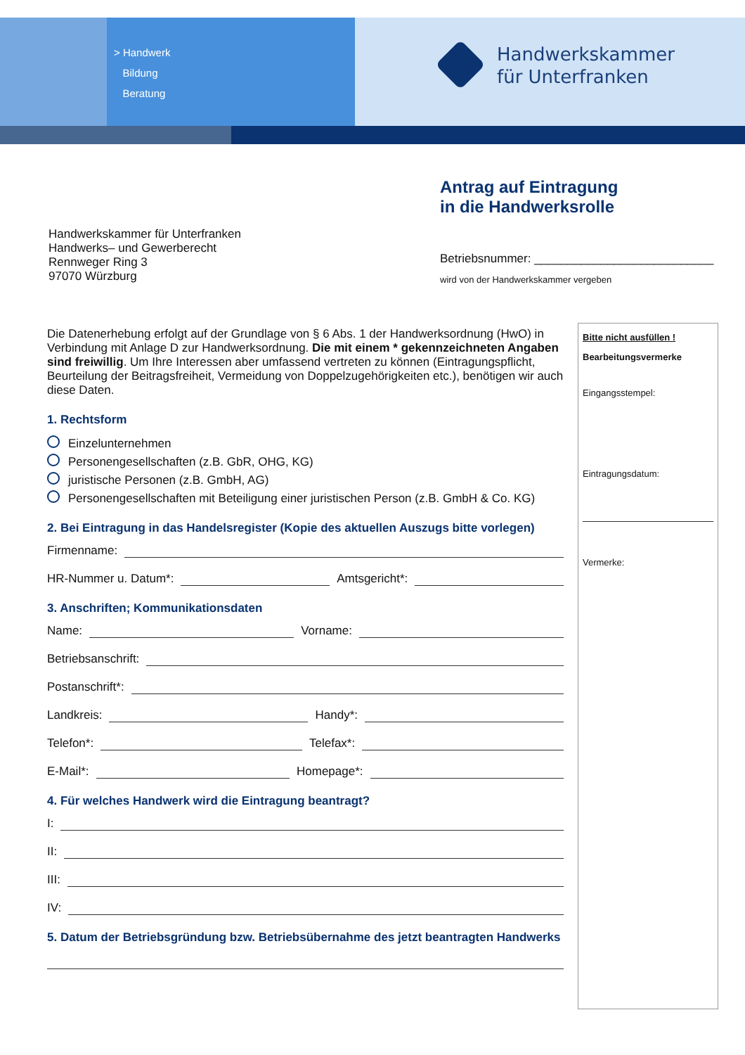> Handwerk
Bildung
Beratung
Handwerkskammer
für Unterfranken
Antrag auf Eintragung
in die Handwerksrolle
Handwerkskammer für Unterfranken
Handwerks– und Gewerberecht
Rennweger Ring 3
97070 Würzburg
Betriebsnummer: ___________________________
wird von der Handwerkskammer vergeben
Die Datenerhebung erfolgt auf der Grundlage von § 6 Abs. 1 der Handwerksordnung (HwO) in Verbindung mit Anlage D zur Handwerksordnung. Die mit einem * gekennzeichneten Angaben sind freiwillig. Um Ihre Interessen aber umfassend vertreten zu können (Eintragungspflicht, Beurteilung der Beitragsfreiheit, Vermeidung von Doppelzugehörigkeiten etc.), benötigen wir auch diese Daten.
1. Rechtsform
Einzelunternehmen
Personengesellschaften (z.B. GbR, OHG, KG)
juristische Personen (z.B. GmbH, AG)
Personengesellschaften mit Beteiligung einer juristischen Person (z.B. GmbH & Co. KG)
2. Bei Eintragung in das Handelsregister (Kopie des aktuellen Auszugs bitte vorlegen)
Firmenname:
HR-Nummer u. Datum*:
Amtsgericht*:
3. Anschriften; Kommunikationsdaten
Name:
Vorname:
Betriebsanschrift:
Postanschrift*:
Landkreis:
Handy*:
Telefon*:
Telefax*:
E-Mail*:
Homepage*:
4. Für welches Handwerk wird die Eintragung beantragt?
I:
II:
III:
IV:
5. Datum der Betriebsgründung bzw. Betriebsübernahme des jetzt beantragten Handwerks
Bitte nicht ausfüllen !
Bearbeitungsvermerke
Eingangsstempel:
Eintragungsdatum:
Vermerke: